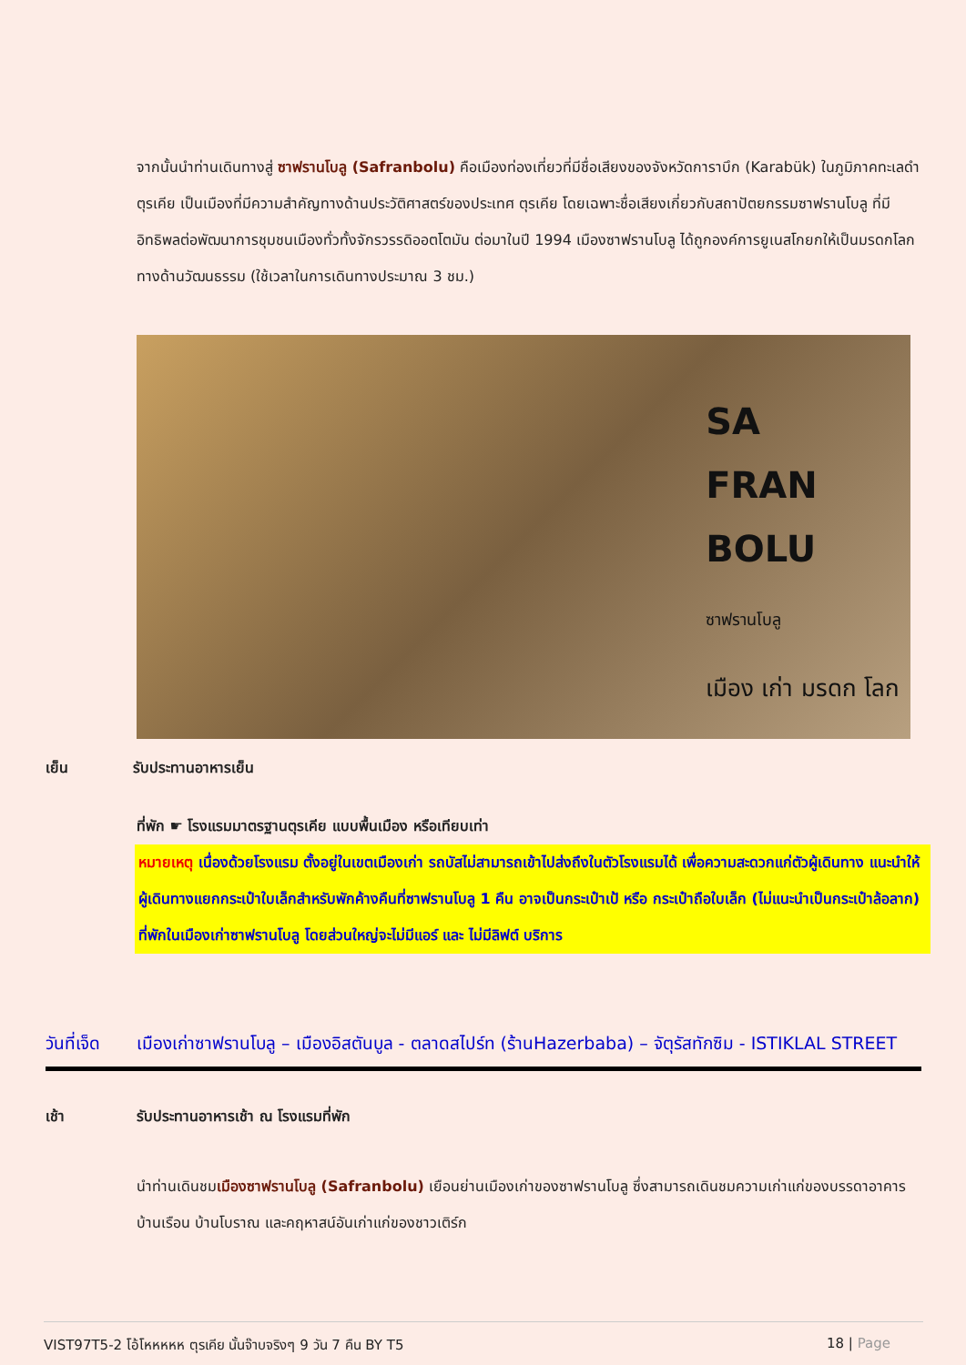จากนั้นนำท่านเดินทางสู่ ซาฟรานโบลู (Safranbolu) คือเมืองท่องเที่ยวที่มีชื่อเสียงของจังหวัดการาบึก (Karabük) ในภูมิภาคทะเลดำตุรเคีย เป็นเมืองที่มีความสำคัญทางด้านประวัติศาสตร์ของประเทศ ตุรเคีย โดยเฉพาะชื่อเสียงเกี่ยวกับสถาปัตยกรรมซาฟรานโบลู ที่มีอิทธิพลต่อพัฒนาการชุมชนเมืองทั่วทั้งจักรวรรดิออตโตมัน ต่อมาในปี 1994 เมืองซาฟรานโบลู ได้ถูกองค์การยูเนสโกยกให้เป็นมรดกโลกทางด้านวัฒนธรรม (ใช้เวลาในการเดินทางประมาณ 3 ชม.)
SA
FRAN
BOLU
ซาฟรานโบลู
เมือง เก่า มรดก โลก
เย็น รับประทานอาหารเย็น
ที่พัก ☛ โรงแรมมาตรฐานตุรเคีย แบบพื้นเมือง หรือเทียบเท่า
หมายเหตุ เนื่องด้วยโรงแรม ตั้งอยู่ในเขตเมืองเก่า รถบัสไม่สามารถเข้าไปส่งถึงในตัวโรงแรมได้ เพื่อความสะดวกแก่ตัวผู้เดินทาง แนะนำให้ผู้เดินทางแยกกระเป๋าใบเล็กสำหรับพักค้างคืนที่ซาฟรานโบลู 1 คืน อาจเป็นกระเป๋าเป้ หรือ กระเป๋าถือใบเล็ก (ไม่แนะนำเป็นกระเป๋าล้อลาก) ที่พักในเมืองเก่าซาฟรานโบลู โดยส่วนใหญ่จะไม่มีแอร์ และ ไม่มีลิฟต์ บริการ
วันที่เจ็ด เมืองเก่าซาฟรานโบลู – เมืองอิสตันบูล - ตลาดสไปร์ท (ร้านHazerbaba) – จัตุรัสทักซิม - ISTIKLAL STREET
เช้า รับประทานอาหารเช้า ณ โรงแรมที่พัก
นำท่านเดินชมเมืองซาฟรานโบลู (Safranbolu) เยือนย่านเมืองเก่าของซาฟรานโบลู ซึ่งสามารถเดินชมความเก่าแก่ของบรรดาอาคารบ้านเรือน บ้านโบราณ และคฤหาสน์อันเก่าแก่ของชาวเติร์ก
VIST97T5-2 โอ้โหหหหห ตุรเคีย นั้นจ๊าบจริงๆ 9 วัน 7 คืน BY T5 18 | Page